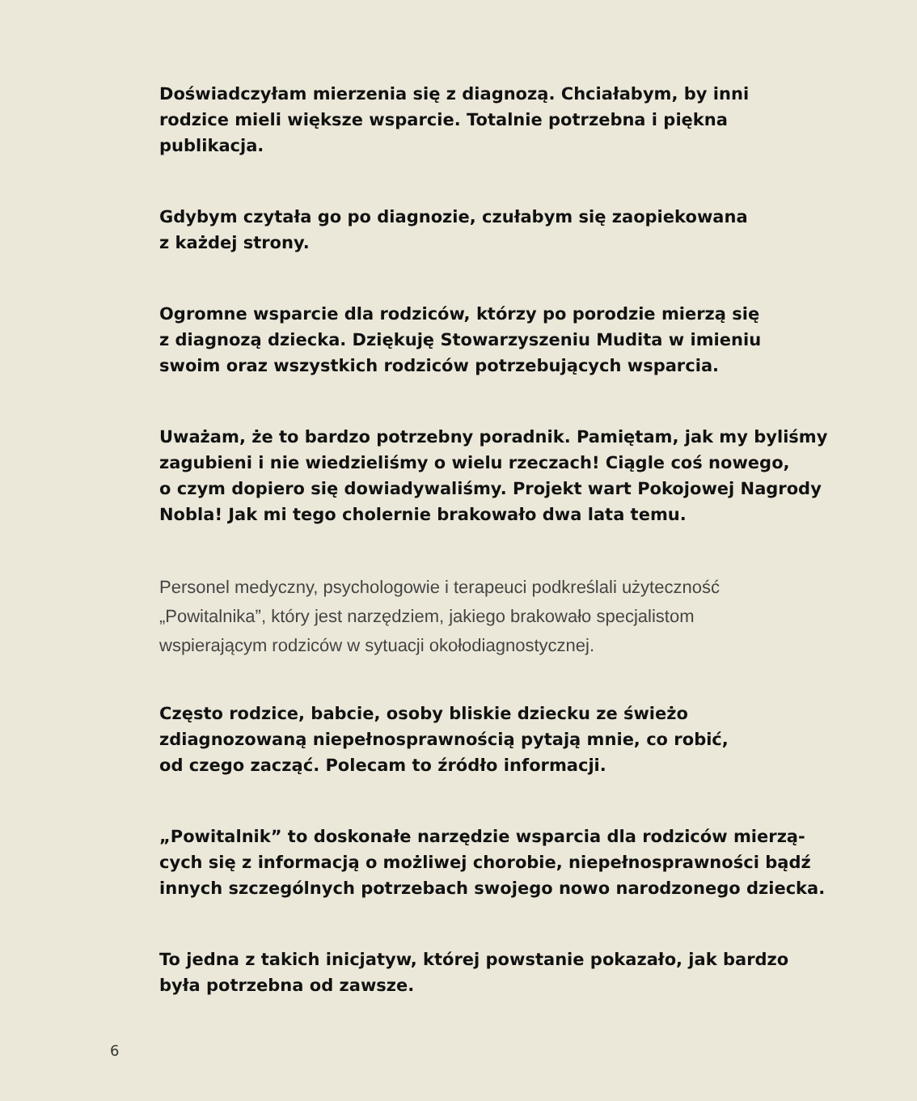Doświadczyłam mierzenia się z diagnozą. Chciałabym, by inni
rodzice mieli większe wsparcie. Totalnie potrzebna i piękna
publikacja.
Gdybym czytała go po diagnozie, czułabym się zaopiekowana
z każdej strony.
Ogromne wsparcie dla rodziców, którzy po porodzie mierzą się
z diagnozą dziecka. Dziękuję Stowarzyszeniu Mudita w imieniu
swoim oraz wszystkich rodziców potrzebujących wsparcia.
Uważam, że to bardzo potrzebny poradnik. Pamiętam, jak my byliśmy
zagubieni i nie wiedzieliśmy o wielu rzeczach! Ciągle coś nowego,
o czym dopiero się dowiadywaliśmy. Projekt wart Pokojowej Nagrody
Nobla! Jak mi tego cholernie brakowało dwa lata temu.
Personel medyczny, psychologowie i terapeuci podkreślali użyteczność
„Powitalnika”, który jest narzędziem, jakiego brakowało specjalistom
wspierającym rodziców w sytuacji okołodiagnostycznej.
Często rodzice, babcie, osoby bliskie dziecku ze świeżo
zdiagnozowaną niepełnosprawnością pytają mnie, co robić,
od czego zacząć. Polecam to źródło informacji.
„Powitalnik” to doskonałe narzędzie wsparcia dla rodziców mierzą-
cych się z informacją o możliwej chorobie, niepełnosprawności bądź
innych szczególnych potrzebach swojego nowo narodzonego dziecka.
To jedna z takich inicjatyw, której powstanie pokazało, jak bardzo
była potrzebna od zawsze.
6